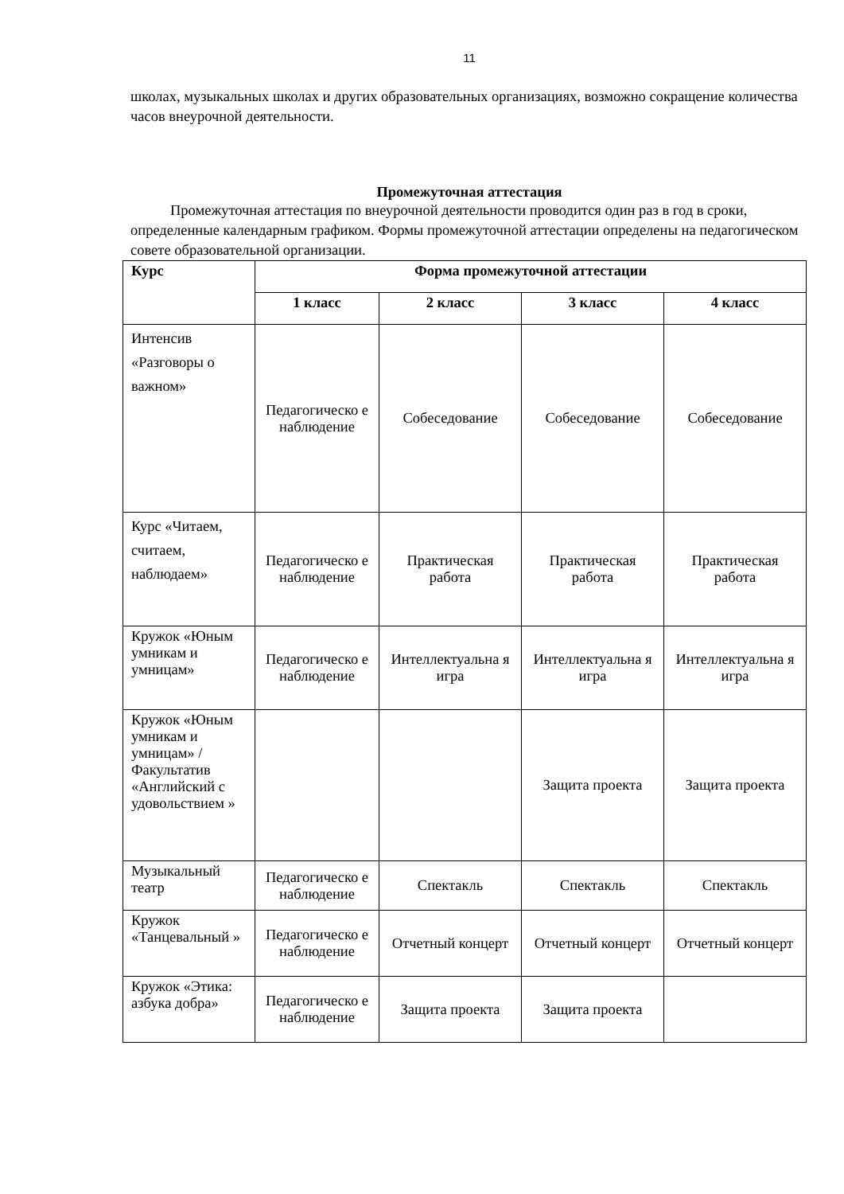11
школах, музыкальных школах и других образовательных организациях, возможно сокращение количества часов внеурочной деятельности.
Промежуточная аттестация
Промежуточная аттестация по внеурочной деятельности проводится один раз в год в сроки, определенные календарным графиком. Формы промежуточной аттестации определены на педагогическом совете образовательной организации.
| Курс | Форма промежуточной аттестации | | | |
| --- | --- | --- | --- | --- |
| | 1 класс | 2 класс | 3 класс | 4 класс |
| Интенсив «Разговоры о важном» | Педагогическо е наблюдение | Собеседование | Собеседование | Собеседование |
| Курс «Читаем, считаем, наблюдаем» | Педагогическо е наблюдение | Практическая работа | Практическая работа | Практическая работа |
| Кружок «Юным умникам и умницам» | Педагогическо е наблюдение | Интеллектуальна я игра | Интеллектуальна я игра | Интеллектуальна я игра |
| Кружок «Юным умникам и умницам» / Факультатив «Английский с удовольствием » | | | Защита проекта | Защита проекта |
| Музыкальный театр | Педагогическо е наблюдение | Спектакль | Спектакль | Спектакль |
| Кружок «Танцевальный » | Педагогическо е наблюдение | Отчетный концерт | Отчетный концерт | Отчетный концерт |
| Кружок «Этика: азбука добра» | Педагогическо е наблюдение | Защита проекта | Защита проекта | |